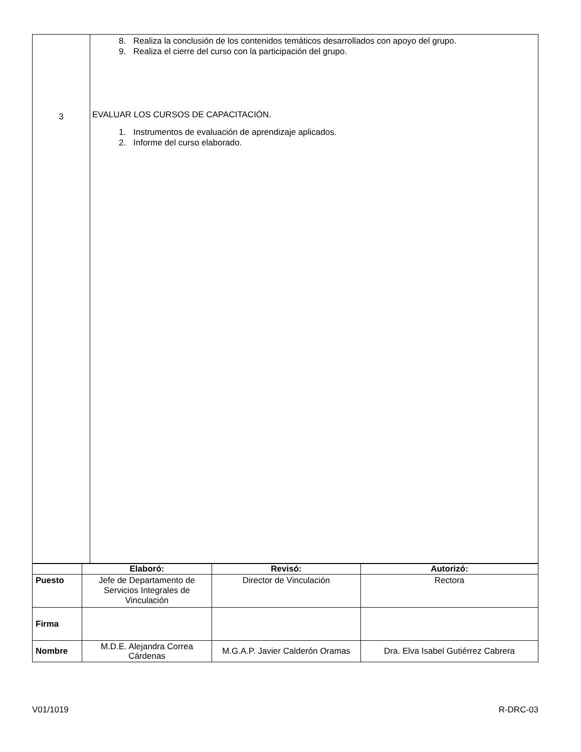| 3 | 8. Realiza la conclusión de los contenidos temáticos desarrollados con apoyo del grupo. 9. Realiza el cierre del curso con la participación del grupo. EVALUAR LOS CURSOS DE CAPACITACIÓN. 1. Instrumentos de evaluación de aprendizaje aplicados. 2. Informe del curso elaborado. |
| | Elaboró: | Revisó: | Autorizó: |
| --- | --- | --- | --- |
| Puesto | Jefe de Departamento de Servicios Integrales de Vinculación | Director de Vinculación | Rectora |
| Firma | | | |
| Nombre | M.D.E. Alejandra Correa Cárdenas | M.G.A.P. Javier Calderón Oramas | Dra. Elva Isabel Gutiérrez Cabrera |
V01/1019 R-DRC-03